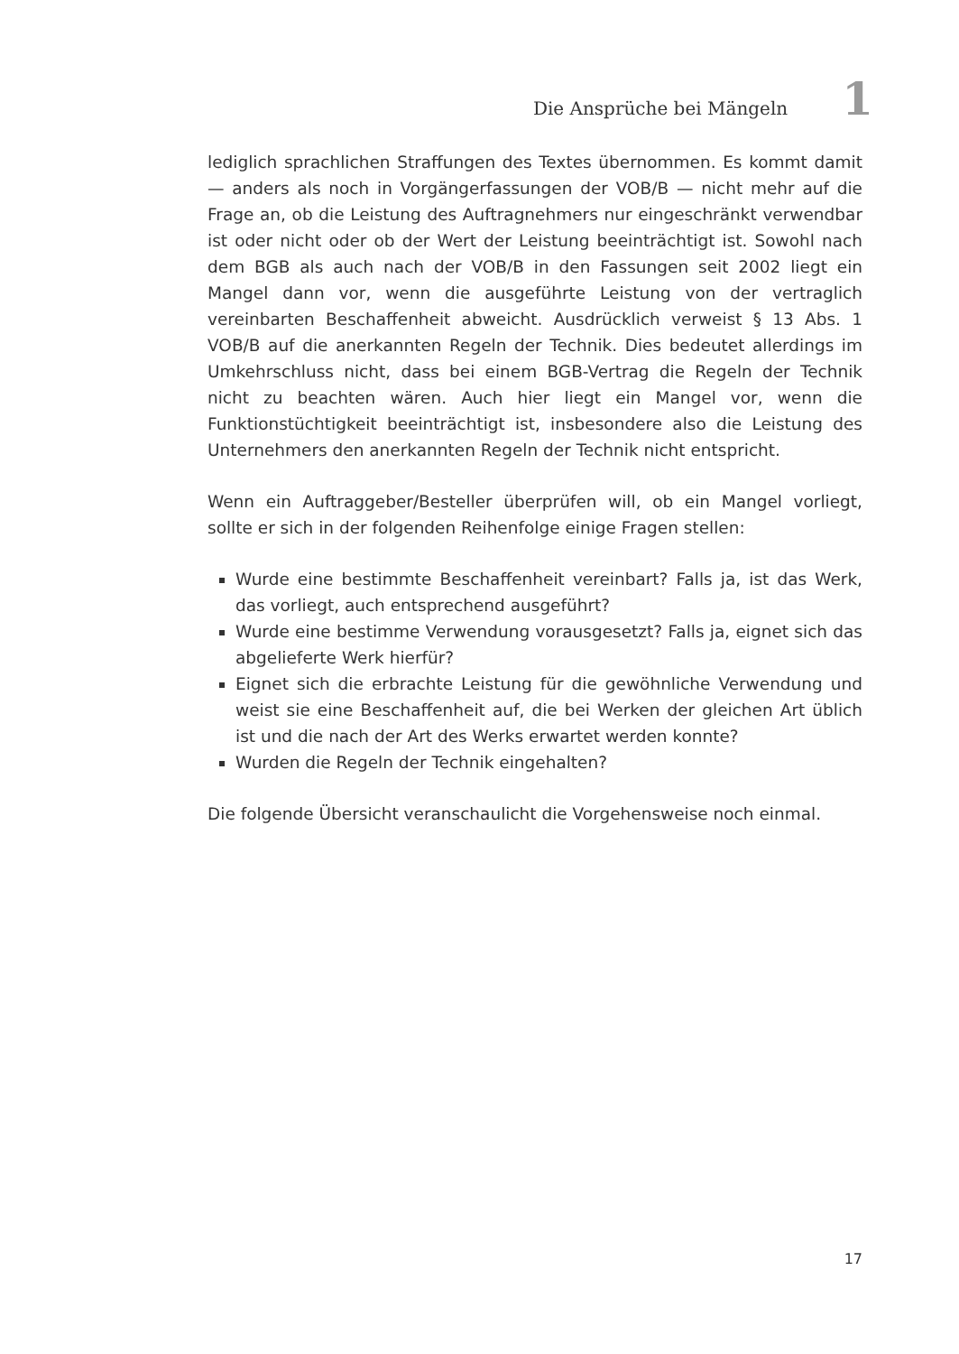Die Ansprüche bei Mängeln 1
lediglich sprachlichen Straffungen des Textes übernommen. Es kommt damit — anders als noch in Vorgängerfassungen der VOB/B — nicht mehr auf die Frage an, ob die Leistung des Auftragnehmers nur eingeschränkt verwendbar ist oder nicht oder ob der Wert der Leistung beeinträchtigt ist. Sowohl nach dem BGB als auch nach der VOB/B in den Fassungen seit 2002 liegt ein Mangel dann vor, wenn die ausgeführte Leistung von der vertraglich vereinbarten Beschaffenheit abweicht. Ausdrücklich verweist § 13 Abs. 1 VOB/B auf die anerkannten Regeln der Technik. Dies bedeutet allerdings im Umkehrschluss nicht, dass bei einem BGB-Vertrag die Regeln der Technik nicht zu beachten wären. Auch hier liegt ein Mangel vor, wenn die Funktionstüchtigkeit beeinträchtigt ist, insbesondere also die Leistung des Unternehmers den anerkannten Regeln der Technik nicht entspricht.
Wenn ein Auftraggeber/Besteller überprüfen will, ob ein Mangel vorliegt, sollte er sich in der folgenden Reihenfolge einige Fragen stellen:
Wurde eine bestimmte Beschaffenheit vereinbart? Falls ja, ist das Werk, das vorliegt, auch entsprechend ausgeführt?
Wurde eine bestimme Verwendung vorausgesetzt? Falls ja, eignet sich das abgelieferte Werk hierfür?
Eignet sich die erbrachte Leistung für die gewöhnliche Verwendung und weist sie eine Beschaffenheit auf, die bei Werken der gleichen Art üblich ist und die nach der Art des Werks erwartet werden konnte?
Wurden die Regeln der Technik eingehalten?
Die folgende Übersicht veranschaulicht die Vorgehensweise noch einmal.
17